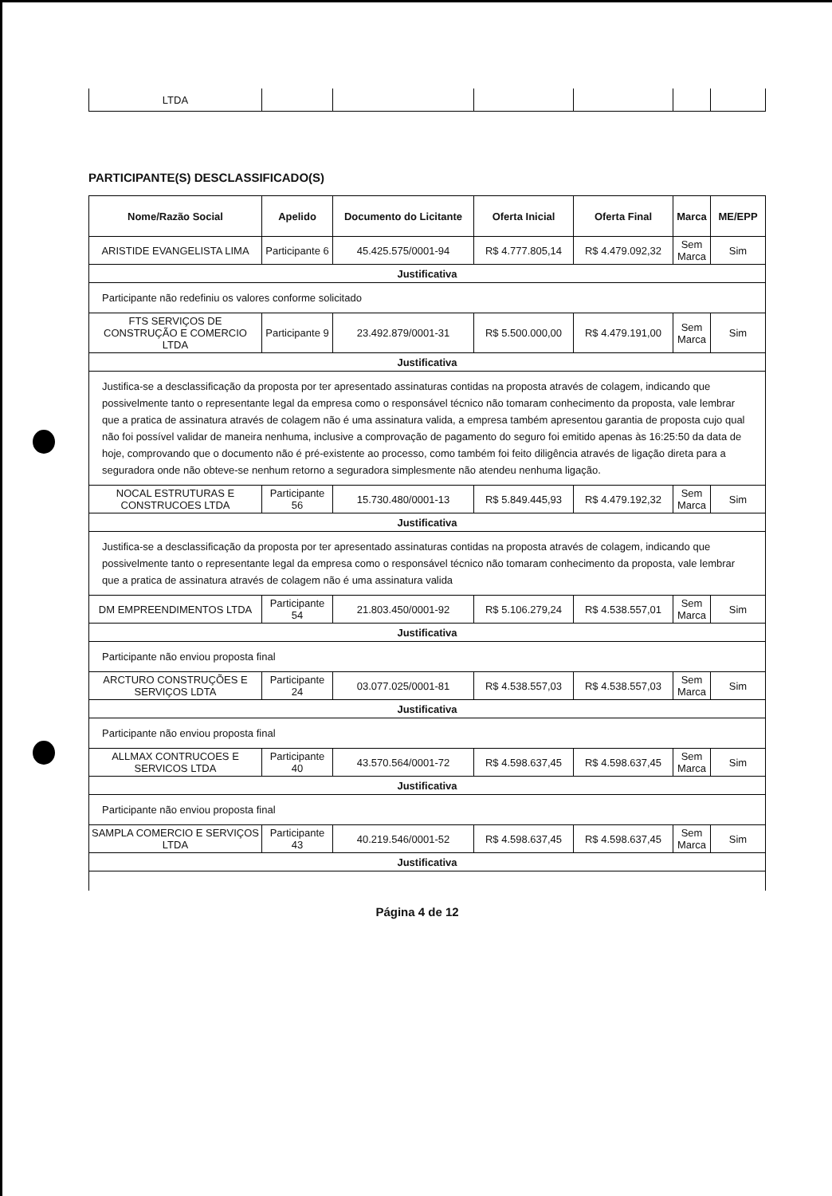| LTDA | | | | | | |
PARTICIPANTE(S) DESCLASSIFICADO(S)
| Nome/Razão Social | Apelido | Documento do Licitante | Oferta Inicial | Oferta Final | Marca | ME/EPP |
| --- | --- | --- | --- | --- | --- | --- |
| ARISTIDE EVANGELISTA LIMA | Participante 6 | 45.425.575/0001-94 | R$ 4.777.805,14 | R$ 4.479.092,32 | Sem Marca | Sim |
| Justificativa | | | | | | |
| Participante não redefiniu os valores conforme solicitado | | | | | | |
| FTS SERVIÇOS DE CONSTRUÇÃO E COMERCIO LTDA | Participante 9 | 23.492.879/0001-31 | R$ 5.500.000,00 | R$ 4.479.191,00 | Sem Marca | Sim |
| Justificativa | | | | | | |
| Justifica-se a desclassificação da proposta por ter apresentado assinaturas contidas na proposta através de colagem, indicando que possivelmente tanto o representante legal da empresa como o responsável técnico não tomaram conhecimento da proposta, vale lembrar que a pratica de assinatura através de colagem não é uma assinatura valida, a empresa também apresentou garantia de proposta cujo qual não foi possível validar de maneira nenhuma, inclusive a comprovação de pagamento do seguro foi emitido apenas às 16:25:50 da data de hoje, comprovando que o documento não é pré-existente ao processo, como também foi feito diligência através de ligação direta para a seguradora onde não obteve-se nenhum retorno a seguradora simplesmente não atendeu nenhuma ligação. | | | | | | |
| NOCAL ESTRUTURAS E CONSTRUCOES LTDA | Participante 56 | 15.730.480/0001-13 | R$ 5.849.445,93 | R$ 4.479.192,32 | Sem Marca | Sim |
| Justificativa | | | | | | |
| Justifica-se a desclassificação da proposta por ter apresentado assinaturas contidas na proposta através de colagem, indicando que possivelmente tanto o representante legal da empresa como o responsável técnico não tomaram conhecimento da proposta, vale lembrar que a pratica de assinatura através de colagem não é uma assinatura valida | | | | | | |
| DM EMPREENDIMENTOS LTDA | Participante 54 | 21.803.450/0001-92 | R$ 5.106.279,24 | R$ 4.538.557,01 | Sem Marca | Sim |
| Justificativa | | | | | | |
| Participante não enviou proposta final | | | | | | |
| ARCTURO CONSTRUÇÕES E SERVIÇOS LDTA | Participante 24 | 03.077.025/0001-81 | R$ 4.538.557,03 | R$ 4.538.557,03 | Sem Marca | Sim |
| Justificativa | | | | | | |
| Participante não enviou proposta final | | | | | | |
| ALLMAX CONTRUCOES E SERVICOS LTDA | Participante 40 | 43.570.564/0001-72 | R$ 4.598.637,45 | R$ 4.598.637,45 | Sem Marca | Sim |
| Justificativa | | | | | | |
| Participante não enviou proposta final | | | | | | |
| SAMPLA COMERCIO E SERVIÇOS LTDA | Participante 43 | 40.219.546/0001-52 | R$ 4.598.637,45 | R$ 4.598.637,45 | Sem Marca | Sim |
| Justificativa | | | | | | |
Página 4 de 12